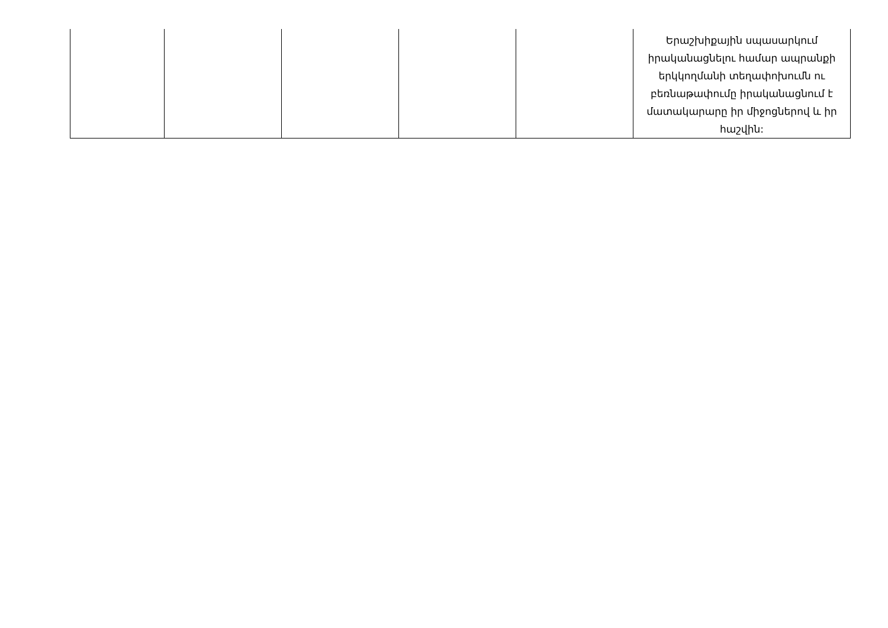| | | | | | Երաշխիքային սպասարկում իրականացնելու համար ապրանքի երկկողմանի տեղափոխումն ու բեռնաթափումը իրականացնում է մատակարարը իր միջոցներով և իր հաշվին: |